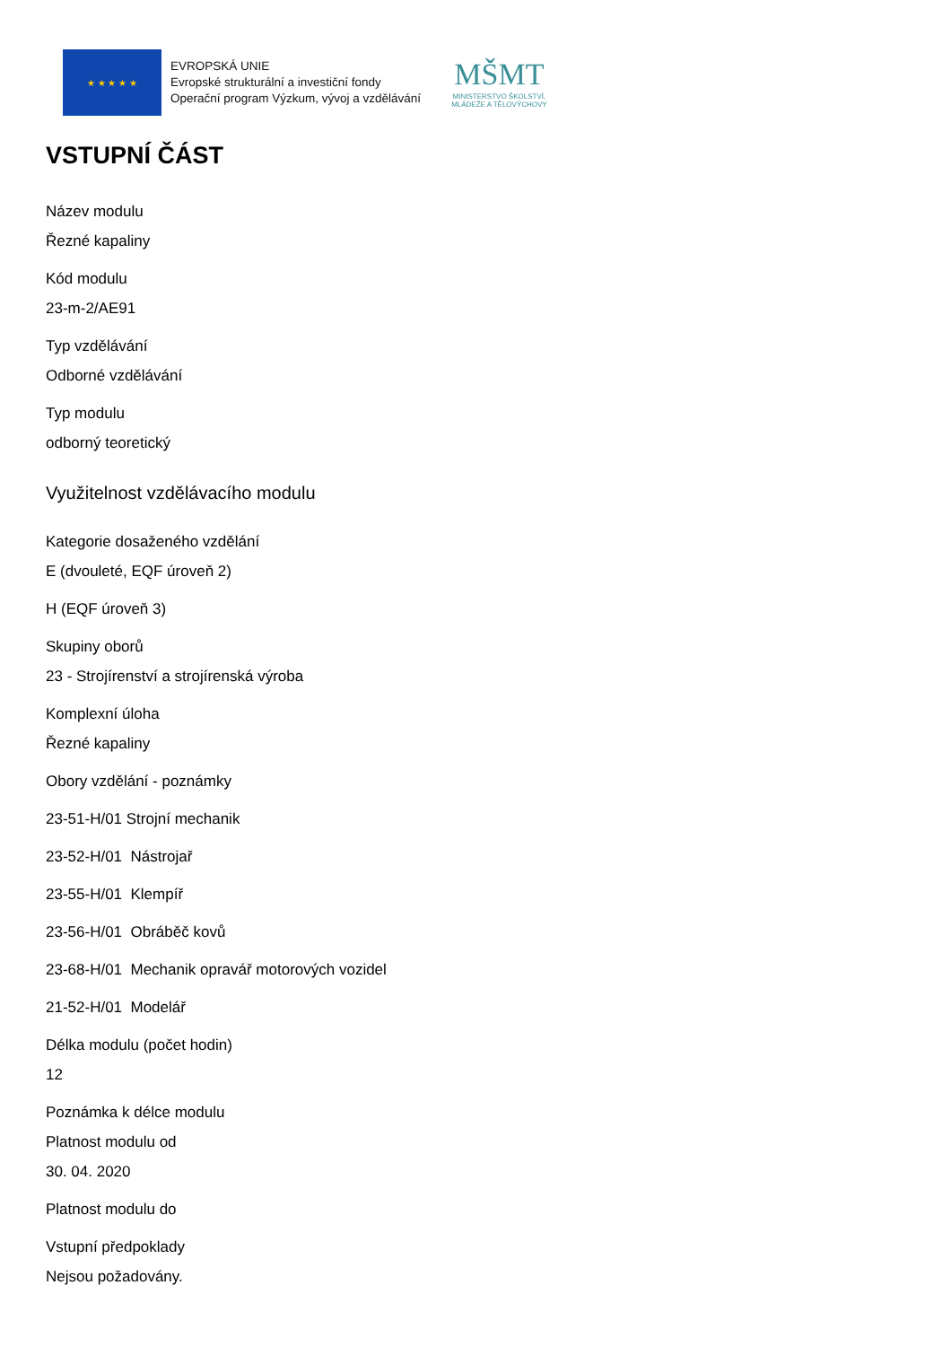★ ★ ★ ★ ★
EVROPSKÁ UNIE
Evropské strukturální a investiční fondy
Operační program Výzkum, vývoj a vzdělávání
MŠMT
MINISTERSTVO ŠKOLSTVÍ,
MLÁDEŽE A TĚLOVÝCHOVY
VSTUPNÍ ČÁST
Název modulu
Řezné kapaliny
Kód modulu
23-m-2/AE91
Typ vzdělávání
Odborné vzdělávání
Typ modulu
odborný teoretický
Využitelnost vzdělávacího modulu
Kategorie dosaženého vzdělání
E (dvouleté, EQF úroveň 2)
H (EQF úroveň 3)
Skupiny oborů
23 - Strojírenství a strojírenská výroba
Komplexní úloha
Řezné kapaliny
Obory vzdělání - poznámky
23-51-H/01 Strojní mechanik
23-52-H/01 Nástrojař
23-55-H/01 Klempíř
23-56-H/01 Obráběč kovů
23-68-H/01 Mechanik opravář motorových vozidel
21-52-H/01 Modelář
Délka modulu (počet hodin)
12
Poznámka k délce modulu
Platnost modulu od
30. 04. 2020
Platnost modulu do
Vstupní předpoklady
Nejsou požadovány.